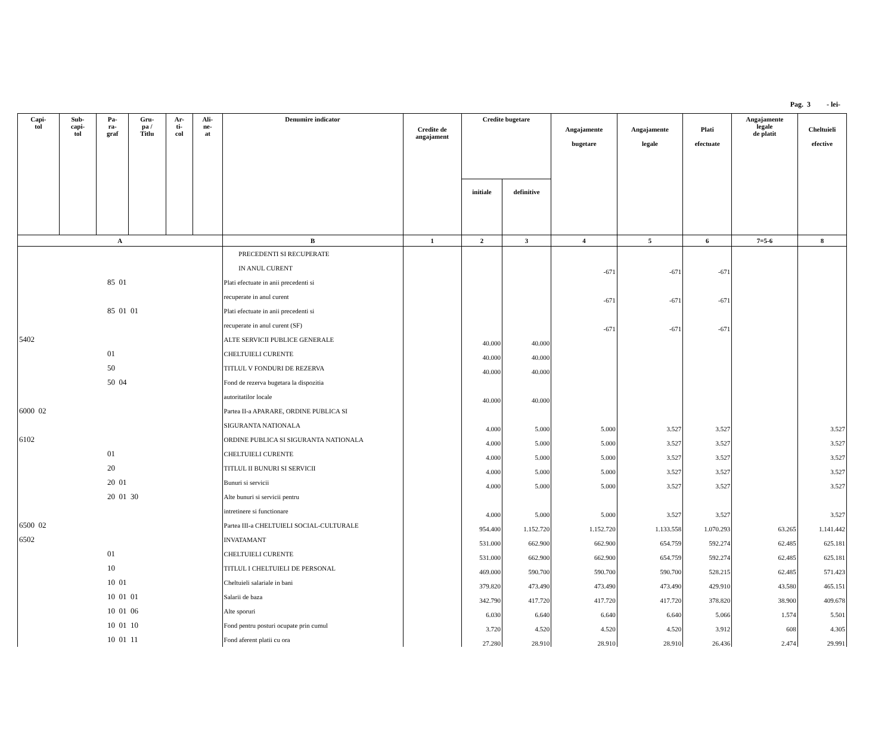Pag. 3 - lei-
| Capi- tol | Sub- capi- tol | Pa- ra- graf | Gru- pa / Titlu | Ar- ti- col | Ali- ne- at | Denumire indicator | Credite de angajament | Credite bugetare | | Angajamente bugetare | Angajamente legale | Plati efectuate | Angajamente legale de platit | Cheltuieli efective |
| --- | --- | --- | --- | --- | --- | --- | --- | --- | --- | --- | --- | --- | --- | --- |
| | | | | | | | | initiale | definitive | | | | | |
| A | | | | | | B | 1 | 2 | 3 | 4 | 5 | 6 | 7=5-6 | 8 |
| | | | | | | PRECEDENTI SI RECUPERATE | | | | | | | | |
| | | | | | | IN ANUL CURENT | | | | -671 | -671 | -671 | | |
| 85 01 | | | | | | Plati efectuate in anii precedenti si | | | | | | | | |
| | | | | | | recuperate in anul curent | | | | -671 | -671 | -671 | | |
| 85 01 01 | | | | | | Plati efectuate in anii precedenti si | | | | | | | | |
| | | | | | | recuperate in anul curent (SF) | | | | -671 | -671 | -671 | | |
| 5402 | | | | | | ALTE SERVICII PUBLICE GENERALE | | 40.000 | 40.000 | | | | | |
| 01 | | | | | | CHELTUIELI CURENTE | | 40.000 | 40.000 | | | | | |
| 50 | | | | | | TITLUL V FONDURI DE REZERVA | | 40.000 | 40.000 | | | | | |
| 50 04 | | | | | | Fond de rezerva bugetara la dispozitia | | | | | | | | |
| | | | | | | autoritatilor locale | | 40.000 | 40.000 | | | | | |
| 6000 02 | | | | | | Partea II-a APARARE, ORDINE PUBLICA SI | | | | | | | | |
| | | | | | | SIGURANTA NATIONALA | | 4.000 | 5.000 | 5.000 | 3.527 | 3.527 | | 3.527 |
| 6102 | | | | | | ORDINE PUBLICA SI SIGURANTA NATIONALA | | 4.000 | 5.000 | 5.000 | 3.527 | 3.527 | | 3.527 |
| 01 | | | | | | CHELTUIELI CURENTE | | 4.000 | 5.000 | 5.000 | 3.527 | 3.527 | | 3.527 |
| 20 | | | | | | TITLUL II BUNURI SI SERVICII | | 4.000 | 5.000 | 5.000 | 3.527 | 3.527 | | 3.527 |
| 20 01 | | | | | | Bunuri si servicii | | 4.000 | 5.000 | 5.000 | 3.527 | 3.527 | | 3.527 |
| 20 01 30 | | | | | | Alte bunuri si servicii pentru | | | | | | | | |
| | | | | | | intretinere si functionare | | 4.000 | 5.000 | 5.000 | 3.527 | 3.527 | | 3.527 |
| 6500 02 | | | | | | Partea III-a CHELTUIELI SOCIAL-CULTURALE | | 954.400 | 1.152.720 | 1.152.720 | 1.133.558 | 1.070.293 | 63.265 | 1.141.442 |
| 6502 | | | | | | INVATAMANT | | 531.000 | 662.900 | 662.900 | 654.759 | 592.274 | 62.485 | 625.181 |
| 01 | | | | | | CHELTUIELI CURENTE | | 531.000 | 662.900 | 662.900 | 654.759 | 592.274 | 62.485 | 625.181 |
| 10 | | | | | | TITLUL I CHELTUIELI DE PERSONAL | | 469.000 | 590.700 | 590.700 | 590.700 | 528.215 | 62.485 | 571.423 |
| 10 01 | | | | | | Cheltuieli salariale in bani | | 379.820 | 473.490 | 473.490 | 473.490 | 429.910 | 43.580 | 465.151 |
| 10 01 01 | | | | | | Salarii de baza | | 342.790 | 417.720 | 417.720 | 417.720 | 378.820 | 38.900 | 409.678 |
| 10 01 06 | | | | | | Alte sporuri | | 6.030 | 6.640 | 6.640 | 6.640 | 5.066 | 1.574 | 5.501 |
| 10 01 10 | | | | | | Fond pentru posturi ocupate prin cumul | | 3.720 | 4.520 | 4.520 | 4.520 | 3.912 | 608 | 4.305 |
| 10 01 11 | | | | | | Fond aferent platii cu ora | | 27.280 | 28.910 | 28.910 | 28.910 | 26.436 | 2.474 | 29.991 |